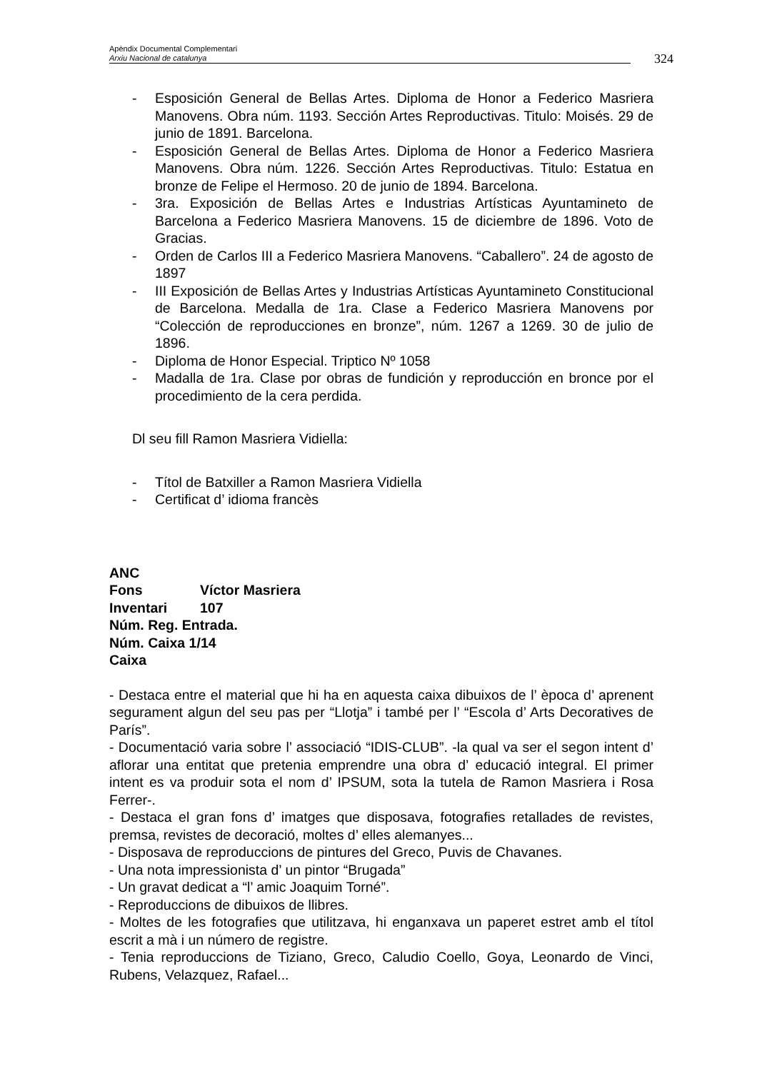Apèndix Documental Complementari
Arxiu Nacional de catalunya
324
- Esposición General de Bellas Artes. Diploma de Honor a Federico Masriera Manovens. Obra núm. 1193. Sección Artes Reproductivas. Titulo: Moisés. 29 de junio de 1891. Barcelona.
- Esposición General de Bellas Artes. Diploma de Honor a Federico Masriera Manovens. Obra núm. 1226. Sección Artes Reproductivas. Titulo: Estatua en bronze de Felipe el Hermoso. 20 de junio de 1894. Barcelona.
- 3ra. Exposición de Bellas Artes e Industrias Artísticas Ayuntamineto de Barcelona a Federico Masriera Manovens. 15 de diciembre de 1896. Voto de Gracias.
- Orden de Carlos III a Federico Masriera Manovens. “Caballero”. 24 de agosto de 1897
- III Exposición de Bellas Artes y Industrias Artísticas Ayuntamineto Constitucional de Barcelona. Medalla de 1ra. Clase a Federico Masriera Manovens por “Colección de reproducciones en bronze”, núm. 1267 a 1269. 30 de julio de 1896.
- Diploma de Honor Especial. Triptico Nº 1058
- Madalla de 1ra. Clase por obras de fundición y reproducción en bronce por el procedimiento de la cera perdida.
Dl seu fill Ramon Masriera Vidiella:
- Títol de Batxiller a Ramon Masriera Vidiella
- Certificat d’ idioma francès
ANC
Fons Víctor Masriera
Inventari 107
Núm. Reg. Entrada.
Núm. Caixa 1/14
Caixa
- Destaca entre el material que hi ha en aquesta caixa dibuixos de l’ època d’ aprenent segurament algun del seu pas per “Llotja” i també per l’ “Escola d’ Arts Decoratives de París”.
- Documentació varia sobre l’ associació “IDIS-CLUB”. -la qual va ser el segon intent d’ aflorar una entitat que pretenia emprendre una obra d’ educació integral. El primer intent es va produir sota el nom d’ IPSUM, sota la tutela de Ramon Masriera i Rosa Ferrer-.
- Destaca el gran fons d’ imatges que disposava, fotografies retallades de revistes, premsa, revistes de decoració, moltes d’ elles alemanyes...
- Disposava de reproduccions de pintures del Greco, Puvis de Chavanes.
- Una nota impressionista d’ un pintor “Brugada”
- Un gravat dedicat a “l’ amic Joaquim Torné”.
- Reproduccions de dibuixos de llibres.
- Moltes de les fotografies que utilitzava, hi enganxava un paperet estret amb el títol escrit a mà i un número de registre.
- Tenia reproduccions de Tiziano, Greco, Caludio Coello, Goya, Leonardo de Vinci, Rubens, Velazquez, Rafael...